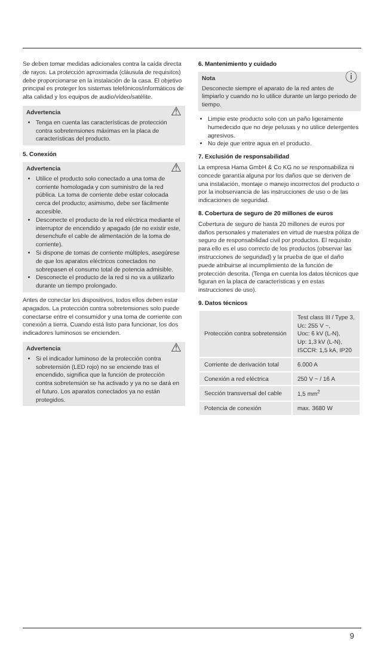Se deben tomar medidas adicionales contra la caída directa de rayos. La protección aproximada (cláusula de requisitos) debe proporcionarse en la instalación de la casa. El objetivo principal es proteger los sistemas telefónicos/informáticos de alta calidad y los equipos de audio/vídeo/satélite.
⚠ Advertencia
Tenga en cuenta las características de protección contra sobretensiones máximas en la placa de características del producto.
5. Conexión
⚠ Advertencia
Utilice el producto solo conectado a una toma de corriente homologada y con suministro de la red pública. La toma de corriente debe estar colocada cerca del producto; asimismo, debe ser fácilmente accesible.
Desconecte el producto de la red eléctrica mediante el interruptor de encendido y apagado (de no existir este, desenchufe el cable de alimentación de la toma de corriente).
Si dispone de tomas de corriente múltiples, asegúrese de que los aparatos eléctricos conectados no sobrepasen el consumo total de potencia admisible.
Desconecte el producto de la red si no va a utilizarlo durante un tiempo prolongado.
Antes de conectar los dispositivos, todos ellos deben estar apagados. La protección contra sobretensiones solo puede conectarse entre el consumidor y una toma de corriente con conexión a tierra. Cuando está listo para funcionar, los dos indicadores luminosos se encienden.
⚠ Advertencia
Si el indicador luminoso de la protección contra sobretensión (LED rojo) no se enciende tras el encendido, significa que la función de protección contra sobretensión se ha activado y ya no se dará en el futuro. Los aparatos conectados ya no están protegidos.
6. Mantenimiento y cuidado
ⓘ Nota
Desconecte siempre el aparato de la red antes de limpiarlo y cuando no lo utilice durante un largo periodo de tiempo.
Limpie este producto solo con un paño ligeramente humedecido que no deje pelusas y no utilice detergentes agresivos.
No deje que entre agua en el producto.
7. Exclusión de responsabilidad
La empresa Hama GmbH & Co KG no se responsabiliza ni concede garantía alguna por los daños que se deriven de una instalación, montaje o manejo incorrectos del producto o por la inobservancia de las instrucciones de uso o de las indicaciones de seguridad.
8. Cobertura de seguro de 20 millones de euros
Cobertura de seguro de hasta 20 millones de euros por daños personales y materiales en virtud de nuestra póliza de seguro de responsabilidad civil por productos. El requisito para ello es el uso correcto de los productos (observar las instrucciones de seguridad) y la prueba de que el daño puede atribuirse al incumplimiento de la función de protección descrita. (Tenga en cuenta los datos técnicos que figuran en la placa de características y en estas instrucciones de uso).
9. Datos técnicos
| Protección contra sobretensión | Test class III / Type 3, Uc: 255 V ~, Uoc: 6 kV (L-N), Up: 1,3 kV (L-N), ISCCR: 1,5 kA, IP20 |
| Corriente de derivación total | 6.000 A |
| Conexión a red eléctrica | 250 V ~ / 16 A |
| Sección transversal del cable | 1,5 mm<sup>2</sup> |
| Potencia de conexión | max. 3680 W |
9